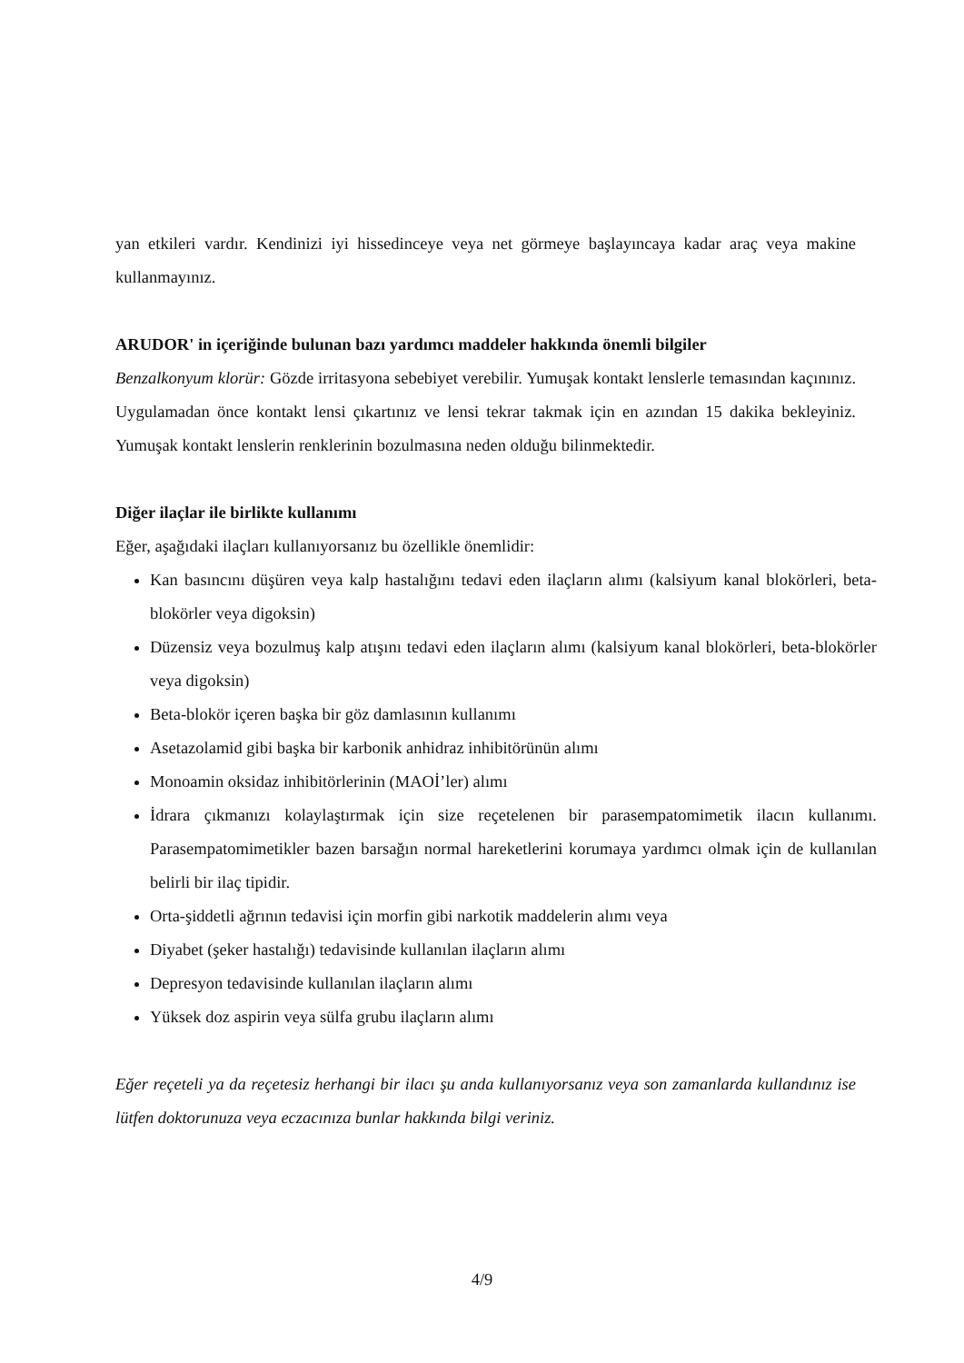yan etkileri vardır. Kendinizi iyi hissedinceye veya net görmeye başlayıncaya kadar araç veya makine kullanmayınız.
ARUDOR' in içeriğinde bulunan bazı yardımcı maddeler hakkında önemli bilgiler
Benzalkonyum klorür: Gözde irritasyona sebebiyet verebilir. Yumuşak kontakt lenslerle temasından kaçınınız. Uygulamadan önce kontakt lensi çıkartınız ve lensi tekrar takmak için en azından 15 dakika bekleyiniz. Yumuşak kontakt lenslerin renklerinin bozulmasına neden olduğu bilinmektedir.
Diğer ilaçlar ile birlikte kullanımı
Eğer, aşağıdaki ilaçları kullanıyorsanız bu özellikle önemlidir:
Kan basıncını düşüren veya kalp hastalığını tedavi eden ilaçların alımı (kalsiyum kanal blokörleri, beta-blokörler veya digoksin)
Düzensiz veya bozulmuş kalp atışını tedavi eden ilaçların alımı (kalsiyum kanal blokörleri, beta-blokörler veya digoksin)
Beta-blokör içeren başka bir göz damlasının kullanımı
Asetazolamid gibi başka bir karbonik anhidraz inhibitörünün alımı
Monoamin oksidaz inhibitörlerinin (MAOİ’ler) alımı
İdrara çıkmanızı kolaylaştırmak için size reçetelenen bir parasempatomimetik ilacın kullanımı. Parasempatomimetikler bazen barsağın normal hareketlerini korumaya yardımcı olmak için de kullanılan belirli bir ilaç tipidir.
Orta-şiddetli ağrının tedavisi için morfin gibi narkotik maddelerin alımı veya
Diyabet (şeker hastalığı) tedavisinde kullanılan ilaçların alımı
Depresyon tedavisinde kullanılan ilaçların alımı
Yüksek doz aspirin veya sülfa grubu ilaçların alımı
Eğer reçeteli ya da reçetesiz herhangi bir ilacı şu anda kullanıyorsanız veya son zamanlarda kullandınız ise lütfen doktorunuza veya eczacınıza bunlar hakkında bilgi veriniz.
4/9